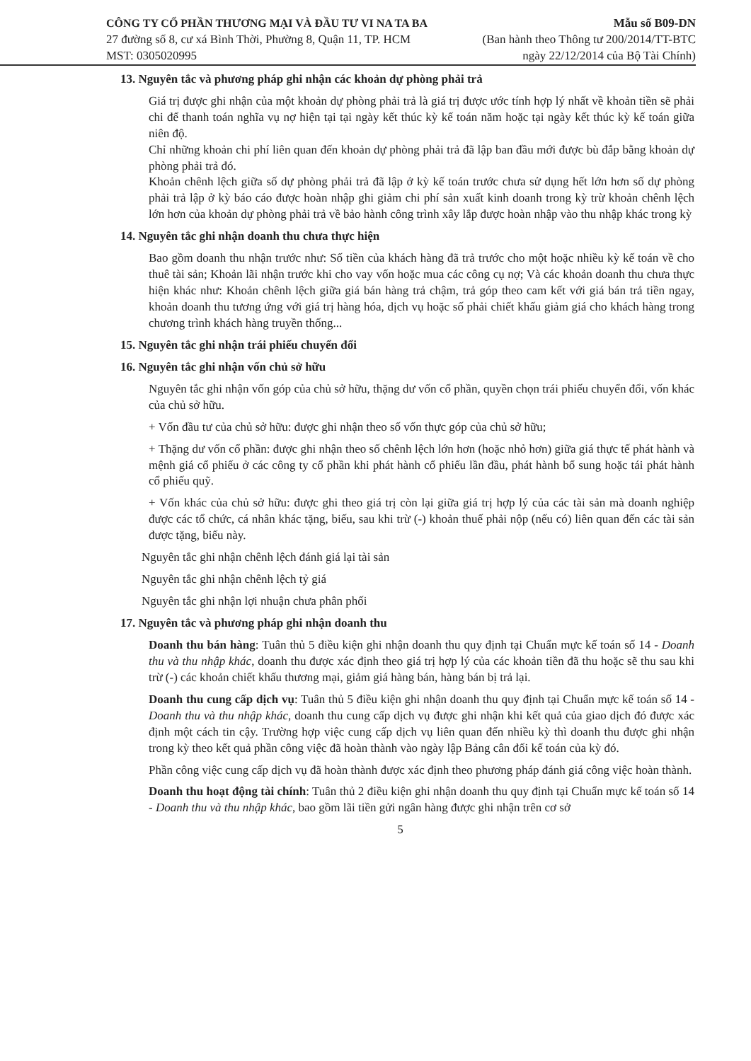CÔNG TY CỔ PHẦN THƯƠNG MẠI VÀ ĐẦU TƯ VI NA TA BA
27 đường số 8, cư xá Bình Thời, Phường 8, Quận 11, TP. HCM
MST: 0305020995
Mẫu số B09-DN
(Ban hành theo Thông tư 200/2014/TT-BTC
ngày 22/12/2014 của Bộ Tài Chính)
13. Nguyên tắc và phương pháp ghi nhận các khoản dự phòng phải trả
Giá trị được ghi nhận của một khoản dự phòng phải trả là giá trị được ước tính hợp lý nhất về khoản tiền sẽ phải chi để thanh toán nghĩa vụ nợ hiện tại tại ngày kết thúc kỳ kế toán năm hoặc tại ngày kết thúc kỳ kế toán giữa niên độ.
Chỉ những khoản chi phí liên quan đến khoản dự phòng phải trả đã lập ban đầu mới được bù đắp bằng khoản dự phòng phải trả đó.
Khoản chênh lệch giữa số dự phòng phải trả đã lập ở kỳ kế toán trước chưa sử dụng hết lớn hơn số dự phòng phải trả lập ở kỳ báo cáo được hoàn nhập ghi giảm chi phí sản xuất kinh doanh trong kỳ trừ khoản chênh lệch lớn hơn của khoản dự phòng phải trả về bảo hành công trình xây lắp được hoàn nhập vào thu nhập khác trong kỳ
14. Nguyên tắc ghi nhận doanh thu chưa thực hiện
Bao gồm doanh thu nhận trước như: Số tiền của khách hàng đã trả trước cho một hoặc nhiều kỳ kế toán về cho thuê tài sản; Khoản lãi nhận trước khi cho vay vốn hoặc mua các công cụ nợ; Và các khoản doanh thu chưa thực hiện khác như: Khoản chênh lệch giữa giá bán hàng trả chậm, trả góp theo cam kết với giá bán trả tiền ngay, khoản doanh thu tương ứng với giá trị hàng hóa, dịch vụ hoặc số phải chiết khấu giảm giá cho khách hàng trong chương trình khách hàng truyền thống...
15. Nguyên tắc ghi nhận trái phiếu chuyển đổi
16. Nguyên tắc ghi nhận vốn chủ sở hữu
Nguyên tắc ghi nhận vốn góp của chủ sở hữu, thặng dư vốn cổ phần, quyền chọn trái phiếu chuyển đổi, vốn khác của chủ sở hữu.
+ Vốn đầu tư của chủ sở hữu: được ghi nhận theo số vốn thực góp của chủ sở hữu;
+ Thặng dư vốn cổ phần: được ghi nhận theo số chênh lệch lớn hơn (hoặc nhỏ hơn) giữa giá thực tế phát hành và mệnh giá cổ phiếu ở các công ty cổ phần khi phát hành cổ phiếu lần đầu, phát hành bổ sung hoặc tái phát hành cổ phiếu quỹ.
+ Vốn khác của chủ sở hữu: được ghi theo giá trị còn lại giữa giá trị hợp lý của các tài sản mà doanh nghiệp được các tổ chức, cá nhân khác tặng, biếu, sau khi trừ (-) khoản thuế phải nộp (nếu có) liên quan đến các tài sản được tặng, biếu này.
Nguyên tắc ghi nhận chênh lệch đánh giá lại tài sản
Nguyên tắc ghi nhận chênh lệch tỷ giá
Nguyên tắc ghi nhận lợi nhuận chưa phân phối
17. Nguyên tắc và phương pháp ghi nhận doanh thu
Doanh thu bán hàng: Tuân thủ 5 điều kiện ghi nhận doanh thu quy định tại Chuẩn mực kế toán số 14 - Doanh thu và thu nhập khác, doanh thu được xác định theo giá trị hợp lý của các khoản tiền đã thu hoặc sẽ thu sau khi trừ (-) các khoản chiết khấu thương mại, giảm giá hàng bán, hàng bán bị trả lại.
Doanh thu cung cấp dịch vụ: Tuân thủ 5 điều kiện ghi nhận doanh thu quy định tại Chuẩn mực kế toán số 14 - Doanh thu và thu nhập khác, doanh thu cung cấp dịch vụ được ghi nhận khi kết quả của giao dịch đó được xác định một cách tin cậy. Trường hợp việc cung cấp dịch vụ liên quan đến nhiều kỳ thì doanh thu được ghi nhận trong kỳ theo kết quả phần công việc đã hoàn thành vào ngày lập Bảng cân đối kế toán của kỳ đó.
Phần công việc cung cấp dịch vụ đã hoàn thành được xác định theo phương pháp đánh giá công việc hoàn thành.
Doanh thu hoạt động tài chính: Tuân thủ 2 điều kiện ghi nhận doanh thu quy định tại Chuẩn mực kế toán số 14 - Doanh thu và thu nhập khác, bao gồm lãi tiền gửi ngân hàng được ghi nhận trên cơ sở
5